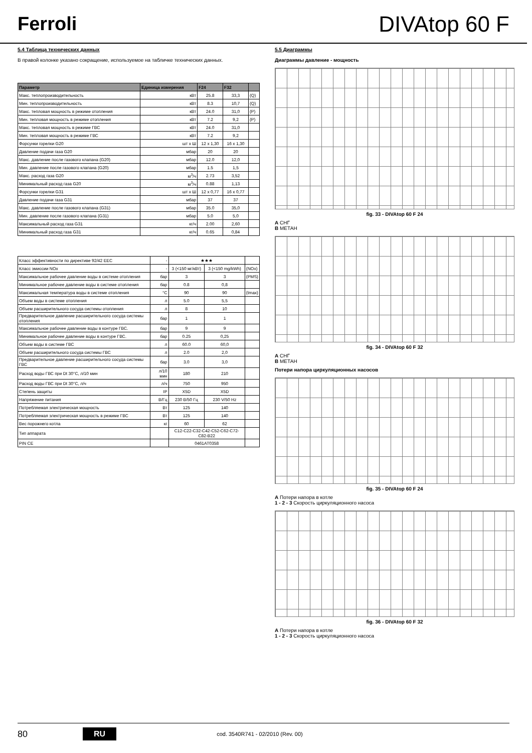Ferroli
DIVAtop 60 F
5.4 Таблица технических данных
В правой колонке указано сокращение, используемое на табличке технических данных.
| Параметр | Единица измерения | F24 | F32 | |
| --- | --- | --- | --- | --- |
| Макс. теплопроизводительность | кВт | 25.8 | 33,3 | (Q) |
| Мин. теплопроизводительность | кВт | 8.3 | 10,7 | (Q) |
| Макс. тепловая мощность в режиме отопления | кВт | 24.0 | 31,0 | (P) |
| Мин. тепловая мощность в режиме отопления | кВт | 7.2 | 9,2 | (P) |
| Макс. тепловая мощность в режиме ГВС | кВт | 24.0 | 31,0 | |
| Мин. тепловая мощность в режиме ГВС | кВт | 7.2 | 9,2 | |
| Форсунки горелки G20 | шт x Ш | 12 x 1,30 | 16 x 1,30 | |
| Давление подачи газа G20 | мбар | 20 | 20 | |
| Макс. давление после газового клапана (G20) | мбар | 12.0 | 12,0 | |
| Мин. давление после газового клапана (G20) | мбар | 1.5 | 1,5 | |
| Макс. расход газа G20 | м<sup>3</sup>/ч | 2.73 | 3,52 | |
| Минимальный расход газа G20 | м<sup>3</sup>/ч | 0.88 | 1,13 | |
| Форсунки горелки G31 | шт x Ш | 12 x 0,77 | 16 x 0,77 | |
| Давление подачи газа G31 | мбар | 37 | 37 | |
| Макс. давление после газового клапана (G31) | мбар | 35.0 | 35,0 | |
| Мин. давление после газового клапана (G31) | мбар | 5.0 | 5,0 | |
| Максимальный расход газа G31 | кг/ч | 2.00 | 2,60 | |
| Минимальный расход газа G31 | кг/ч | 0.65 | 0,84 | |
| Класс эффективности по директиве 92/42 EEC | - | ★★★ | | |
| Класс эмиссии NOx | - | 3 (<150 мг/кВт) | 3 (<150 mg/kWh) | (NOx) |
| Максимальное рабочее давление воды в системе отопления | бар | 3 | 3 | (PMS) |
| Минимальное рабочее давление воды в системе отопления | бар | 0.8 | 0,8 | |
| Максимальная температура воды в системе отопления | °C | 90 | 90 | (tmax) |
| Объем воды в системе отопления | л | 5.0 | 5,5 | |
| Объем расширительного сосуда системы отопления | л | 8 | 10 | |
| Предварительное давление расширительного сосуда системы отопления | бар | 1 | 1 | |
| Максимальное рабочее давление воды в контуре ГВС. | бар | 9 | 9 | |
| Минимальное рабочее давление воды в контуре ГВС. | бар | 0.25 | 0,25 | |
| Объем воды в системе ГВС | л | 60.0 | 60,0 | |
| Объем расширительного сосуда системы ГВС | л | 2.0 | 2,0 | |
| Предварительное давление расширительного сосуда системы ГВС | бар | 3.0 | 3,0 | |
| Расход воды ГВС при Dt 30°C, л/10 мин | л/10 мин | 180 | 210 | |
| Расход воды ГВС при Dt 30°C, л/ч | л/ч | 750 | 950 | |
| Степень защиты | IP | X5D | X5D | |
| Напряжение питания | В/Гц | 230 В/50 Гц | 230 V/50 Hz | |
| Потребляемая электрическая мощность | Вт | 125 | 140 | |
| Потребляемая электрическая мощность в режиме ГВС | Вт | 125 | 140 | |
| Вес порожнего котла | кг | 60 | 62 | |
| Тип аппарата | | C12-C22-C32-C42-C52-C62-C72-C82-B22 | | |
| PIN CE | | 0461AT0358 | | |
5.5 Диаграммы
Диаграммы давление - мощность
fig. 33 - DIVAtop 60 F 24
A СНГ
B МЕТАН
fig. 34 - DIVAtop 60 F 32
A СНГ
B МЕТАН
Потери напора циркуляционных насосов
fig. 35 - DIVAtop 60 F 24
A Потери напора в котле
1 - 2 - 3 Скорость циркуляционного насоса
fig. 36 - DIVAtop 60 F 32
A Потери напора в котле
1 - 2 - 3 Скорость циркуляционного насоса
80 RU cod. 3540R741 - 02/2010 (Rev. 00)